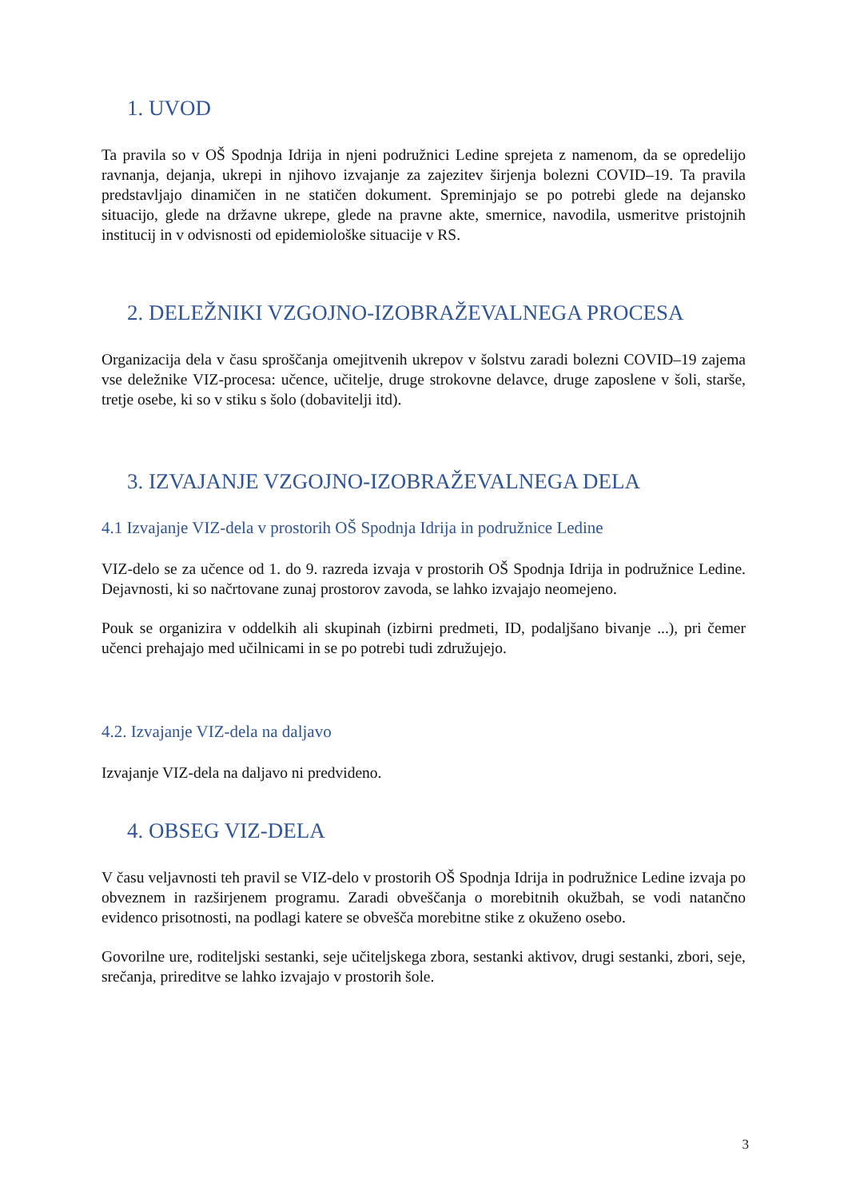1. UVOD
Ta pravila so v OŠ Spodnja Idrija in njeni podružnici Ledine sprejeta z namenom, da se opredelijo ravnanja, dejanja, ukrepi in njihovo izvajanje za zajezitev širjenja bolezni COVID–19. Ta pravila predstavljajo dinamičen in ne statičen dokument. Spreminjajo se po potrebi glede na dejansko situacijo, glede na državne ukrepe, glede na pravne akte, smernice, navodila, usmeritve pristojnih institucij in v odvisnosti od epidemiološke situacije v RS.
2. DELEŽNIKI VZGOJNO-IZOBRAŽEVALNEGA PROCESA
Organizacija dela v času sproščanja omejitvenih ukrepov v šolstvu zaradi bolezni COVID–19 zajema vse deležnike VIZ-procesa: učence, učitelje, druge strokovne delavce, druge zaposlene v šoli, starše, tretje osebe, ki so v stiku s šolo (dobavitelji itd).
3. IZVAJANJE VZGOJNO-IZOBRAŽEVALNEGA DELA
4.1 Izvajanje VIZ-dela v prostorih OŠ Spodnja Idrija in podružnice Ledine
VIZ-delo se za učence od 1. do 9. razreda izvaja v prostorih OŠ Spodnja Idrija in podružnice Ledine. Dejavnosti, ki so načrtovane zunaj prostorov zavoda, se lahko izvajajo neomejeno.
Pouk se organizira v oddelkih ali skupinah (izbirni predmeti, ID, podaljšano bivanje ...), pri čemer učenci prehajajo med učilnicami in se po potrebi tudi združujejo.
4.2. Izvajanje VIZ-dela na daljavo
Izvajanje VIZ-dela na daljavo ni predvideno.
4. OBSEG VIZ-DELA
V času veljavnosti teh pravil se VIZ-delo v prostorih OŠ Spodnja Idrija in podružnice Ledine izvaja po obveznem in razširjenem programu. Zaradi obveščanja o morebitnih okužbah, se vodi natančno evidenco prisotnosti, na podlagi katere se obvešča morebitne stike z okuženo osebo.
Govorilne ure, roditeljski sestanki, seje učiteljskega zbora, sestanki aktivov, drugi sestanki, zbori, seje, srečanja, prireditve se lahko izvajajo v prostorih šole.
3